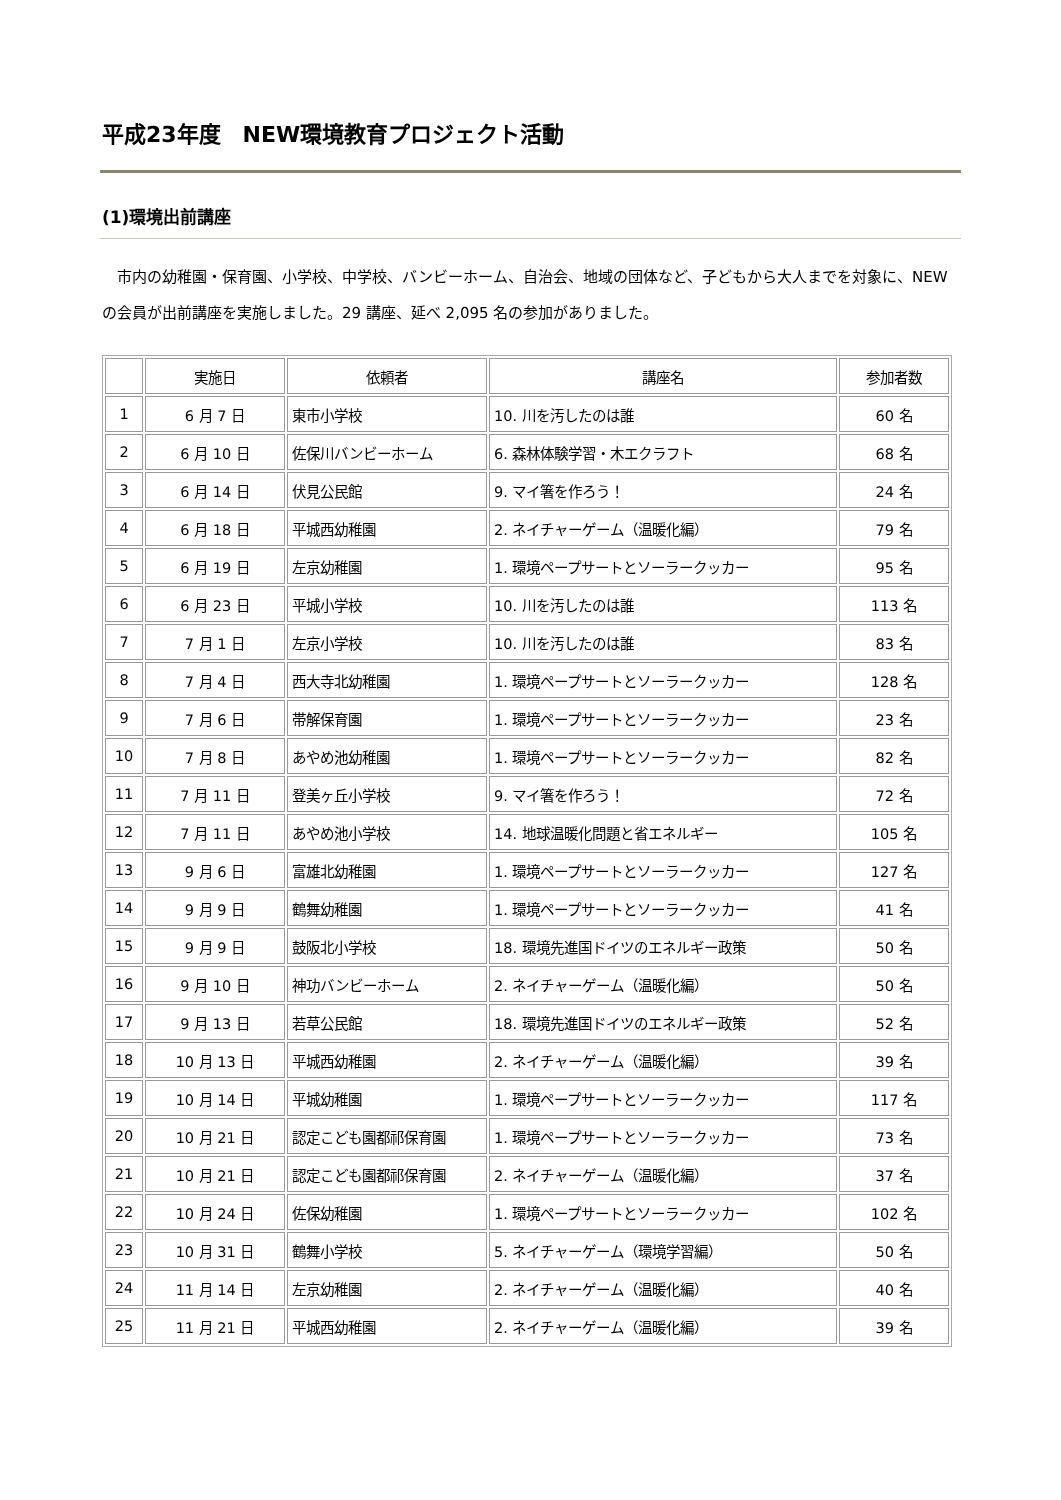平成23年度　NEW環境教育プロジェクト活動
(1)環境出前講座
　市内の幼稚園・保育園、小学校、中学校、バンビーホーム、自治会、地域の団体など、子どもから大人までを対象に、NEWの会員が出前講座を実施しました。29 講座、延べ 2,095 名の参加がありました。
| | 実施日 | 依頼者 | 講座名 | 参加者数 |
| --- | --- | --- | --- | --- |
| 1 | 6 月 7 日 | 東市小学校 | 10. 川を汚したのは誰 | 60 名 |
| 2 | 6 月 10 日 | 佐保川バンビーホーム | 6. 森林体験学習・木エクラフト | 68 名 |
| 3 | 6 月 14 日 | 伏見公民館 | 9. マイ箸を作ろう！ | 24 名 |
| 4 | 6 月 18 日 | 平城西幼稚園 | 2. ネイチャーゲーム（温暖化編） | 79 名 |
| 5 | 6 月 19 日 | 左京幼稚園 | 1. 環境ペープサートとソーラークッカー | 95 名 |
| 6 | 6 月 23 日 | 平城小学校 | 10. 川を汚したのは誰 | 113 名 |
| 7 | 7 月 1 日 | 左京小学校 | 10. 川を汚したのは誰 | 83 名 |
| 8 | 7 月 4 日 | 西大寺北幼稚園 | 1. 環境ペープサートとソーラークッカー | 128 名 |
| 9 | 7 月 6 日 | 帯解保育園 | 1. 環境ペープサートとソーラークッカー | 23 名 |
| 10 | 7 月 8 日 | あやめ池幼稚園 | 1. 環境ペープサートとソーラークッカー | 82 名 |
| 11 | 7 月 11 日 | 登美ヶ丘小学校 | 9. マイ箸を作ろう！ | 72 名 |
| 12 | 7 月 11 日 | あやめ池小学校 | 14. 地球温暖化問題と省エネルギー | 105 名 |
| 13 | 9 月 6 日 | 富雄北幼稚園 | 1. 環境ペープサートとソーラークッカー | 127 名 |
| 14 | 9 月 9 日 | 鶴舞幼稚園 | 1. 環境ペープサートとソーラークッカー | 41 名 |
| 15 | 9 月 9 日 | 鼓阪北小学校 | 18. 環境先進国ドイツのエネルギー政策 | 50 名 |
| 16 | 9 月 10 日 | 神功バンビーホーム | 2. ネイチャーゲーム（温暖化編） | 50 名 |
| 17 | 9 月 13 日 | 若草公民館 | 18. 環境先進国ドイツのエネルギー政策 | 52 名 |
| 18 | 10 月 13 日 | 平城西幼稚園 | 2. ネイチャーゲーム（温暖化編） | 39 名 |
| 19 | 10 月 14 日 | 平城幼稚園 | 1. 環境ペープサートとソーラークッカー | 117 名 |
| 20 | 10 月 21 日 | 認定こども園都祁保育園 | 1. 環境ペープサートとソーラークッカー | 73 名 |
| 21 | 10 月 21 日 | 認定こども園都祁保育園 | 2. ネイチャーゲーム（温暖化編） | 37 名 |
| 22 | 10 月 24 日 | 佐保幼稚園 | 1. 環境ペープサートとソーラークッカー | 102 名 |
| 23 | 10 月 31 日 | 鶴舞小学校 | 5. ネイチャーゲーム（環境学習編） | 50 名 |
| 24 | 11 月 14 日 | 左京幼稚園 | 2. ネイチャーゲーム（温暖化編） | 40 名 |
| 25 | 11 月 21 日 | 平城西幼稚園 | 2. ネイチャーゲーム（温暖化編） | 39 名 |